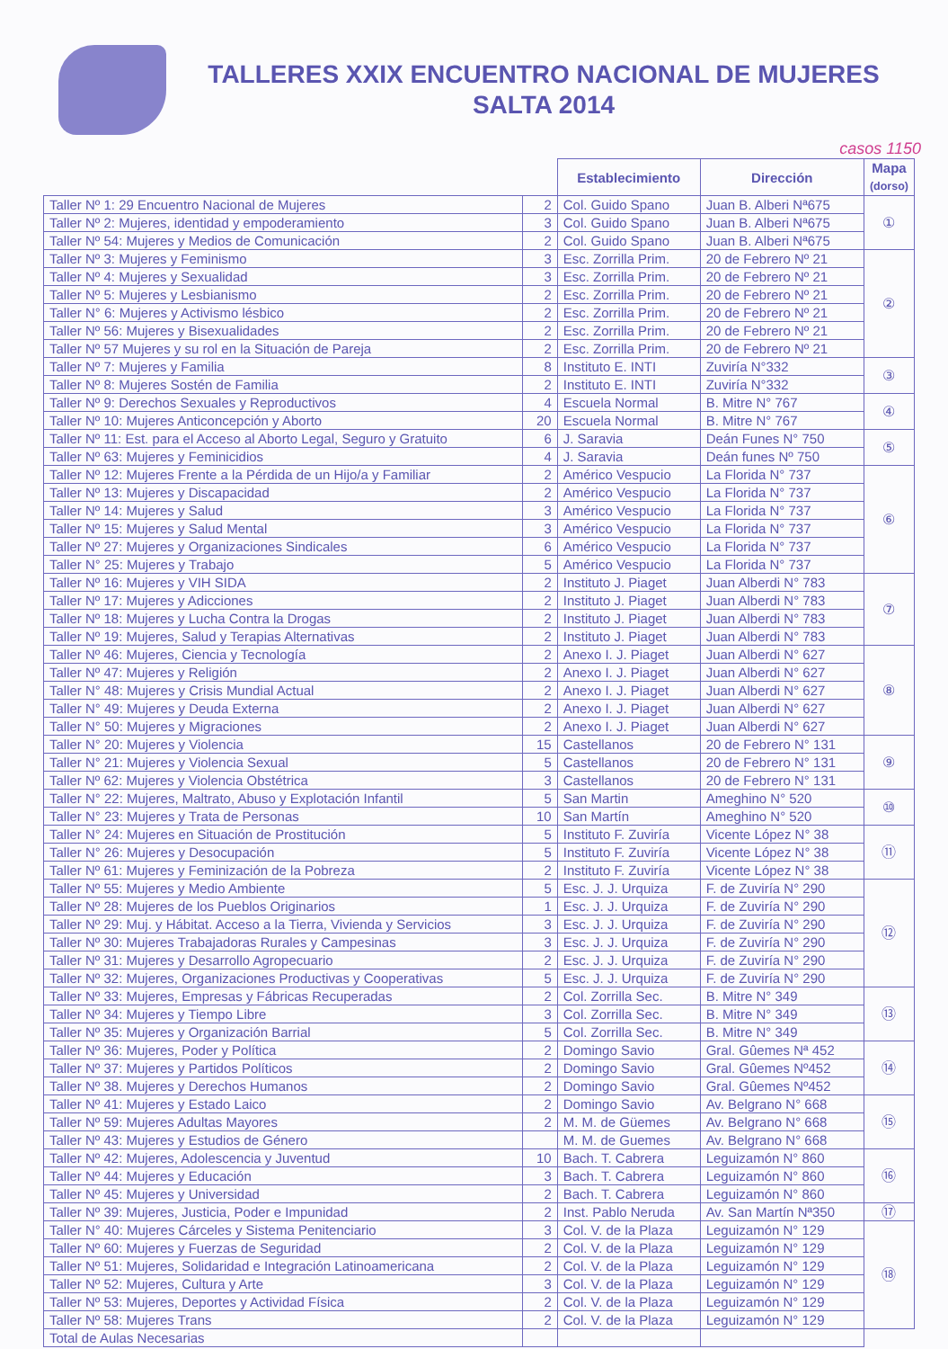TALLERES XXIX ENCUENTRO NACIONAL DE MUJERES
SALTA 2014
casos 1150
| | | Establecimiento | Dirección | Mapa (dorso) |
| --- | --- | --- | --- | --- |
| Taller Nº 1: 29 Encuentro Nacional de Mujeres | 2 | Col. Guido Spano | Juan B. Alberi Nª675 | ① |
| Taller Nº 2: Mujeres, identidad y empoderamiento | 3 | Col. Guido Spano | Juan B. Alberi Nª675 | |
| Taller Nº 54: Mujeres y Medios de Comunicación | 2 | Col. Guido Spano | Juan B. Alberi Nª675 | |
| Taller Nº 3: Mujeres y Feminismo | 3 | Esc. Zorrilla Prim. | 20 de Febrero Nº 21 | ② |
| Taller Nº 4: Mujeres y Sexualidad | 3 | Esc. Zorrilla Prim. | 20 de Febrero Nº 21 | |
| Taller Nº 5: Mujeres y Lesbianismo | 2 | Esc. Zorrilla Prim. | 20 de Febrero Nº 21 | |
| Taller N° 6: Mujeres y Activismo lésbico | 2 | Esc. Zorrilla Prim. | 20 de Febrero Nº 21 | |
| Taller Nº 56: Mujeres y Bisexualidades | 2 | Esc. Zorrilla Prim. | 20 de Febrero Nº 21 | |
| Taller Nº 57 Mujeres y su rol en la Situación de Pareja | 2 | Esc. Zorrilla Prim. | 20 de Febrero Nº 21 | |
| Taller Nº 7: Mujeres y Familia | 8 | Instituto E. INTI | Zuviría N°332 | ③ |
| Taller Nº 8: Mujeres Sostén de Familia | 2 | Instituto E. INTI | Zuviría N°332 | |
| Taller Nº 9: Derechos Sexuales y Reproductivos | 4 | Escuela Normal | B. Mitre N° 767 | ④ |
| Taller Nº 10: Mujeres Anticoncepción y Aborto | 20 | Escuela Normal | B. Mitre N° 767 | |
| Taller Nº 11: Est. para el Acceso al Aborto Legal, Seguro y Gratuito | 6 | J. Saravia | Deán Funes N° 750 | ⑤ |
| Taller Nº 63: Mujeres y Feminicidios | 4 | J. Saravia | Deán funes Nº 750 | |
| Taller Nº 12: Mujeres Frente a la Pérdida de un Hijo/a y Familiar | 2 | Américo Vespucio | La Florida N° 737 | ⑥ |
| Taller Nº 13: Mujeres y Discapacidad | 2 | Américo Vespucio | La Florida N° 737 | |
| Taller Nº 14: Mujeres y Salud | 3 | Américo Vespucio | La Florida N° 737 | |
| Taller Nº 15: Mujeres y Salud Mental | 3 | Américo Vespucio | La Florida N° 737 | |
| Taller Nº 27: Mujeres y Organizaciones Sindicales | 6 | Américo Vespucio | La Florida N° 737 | |
| Taller N° 25: Mujeres y Trabajo | 5 | Américo Vespucio | La Florida N° 737 | |
| Taller Nº 16: Mujeres y VIH SIDA | 2 | Instituto J. Piaget | Juan Alberdi N° 783 | ⑦ |
| Taller Nº 17: Mujeres y Adicciones | 2 | Instituto J. Piaget | Juan Alberdi N° 783 | |
| Taller Nº 18: Mujeres y Lucha Contra la Drogas | 2 | Instituto J. Piaget | Juan Alberdi N° 783 | |
| Taller Nº 19: Mujeres, Salud y Terapias Alternativas | 2 | Instituto J. Piaget | Juan Alberdi N° 783 | |
| Taller Nº 46: Mujeres, Ciencia y Tecnología | 2 | Anexo I. J. Piaget | Juan Alberdi N° 627 | ⑧ |
| Taller Nº 47: Mujeres y Religión | 2 | Anexo I. J. Piaget | Juan Alberdi N° 627 | |
| Taller N° 48: Mujeres y Crisis Mundial Actual | 2 | Anexo I. J. Piaget | Juan Alberdi N° 627 | |
| Taller N° 49: Mujeres y Deuda Externa | 2 | Anexo I. J. Piaget | Juan Alberdi N° 627 | |
| Taller N° 50: Mujeres y Migraciones | 2 | Anexo I. J. Piaget | Juan Alberdi N° 627 | |
| Taller N° 20: Mujeres y Violencia | 15 | Castellanos | 20 de Febrero N° 131 | ⑨ |
| Taller N° 21: Mujeres y Violencia Sexual | 5 | Castellanos | 20 de Febrero N° 131 | |
| Taller Nº 62: Mujeres y Violencia Obstétrica | 3 | Castellanos | 20 de Febrero N° 131 | |
| Taller N° 22: Mujeres, Maltrato, Abuso y Explotación Infantil | 5 | San Martin | Ameghino N° 520 | ⑩ |
| Taller N° 23: Mujeres y Trata de Personas | 10 | San Martín | Ameghino N° 520 | |
| Taller N° 24: Mujeres en Situación de Prostitución | 5 | Instituto F. Zuviría | Vicente López N° 38 | ⑪ |
| Taller N° 26: Mujeres y Desocupación | 5 | Instituto F. Zuviría | Vicente López N° 38 | |
| Taller Nº 61: Mujeres y Feminización de la Pobreza | 2 | Instituto F. Zuviría | Vicente López N° 38 | |
| Taller Nº 55: Mujeres y Medio Ambiente | 5 | Esc. J. J. Urquiza | F. de Zuviría N° 290 | ⑫ |
| Taller Nº 28: Mujeres de los Pueblos Originarios | 1 | Esc. J. J. Urquiza | F. de Zuviría N° 290 | |
| Taller Nº 29: Muj. y Hábitat. Acceso a la Tierra, Vivienda y Servicios | 3 | Esc. J. J. Urquiza | F. de Zuviría N° 290 | |
| Taller Nº 30: Mujeres Trabajadoras Rurales y Campesinas | 3 | Esc. J. J. Urquiza | F. de Zuviría N° 290 | |
| Taller Nº 31: Mujeres y Desarrollo Agropecuario | 2 | Esc. J. J. Urquiza | F. de Zuviría N° 290 | |
| Taller Nº 32: Mujeres, Organizaciones Productivas y Cooperativas | 5 | Esc. J. J. Urquiza | F. de Zuviría N° 290 | |
| Taller Nº 33: Mujeres, Empresas y Fábricas Recuperadas | 2 | Col. Zorrilla Sec. | B. Mitre N° 349 | ⑬ |
| Taller Nº 34: Mujeres y Tiempo Libre | 3 | Col. Zorrilla Sec. | B. Mitre N° 349 | |
| Taller Nº 35: Mujeres y Organización Barrial | 5 | Col. Zorrilla Sec. | B. Mitre N° 349 | |
| Taller Nº 36: Mujeres, Poder y Política | 2 | Domingo Savio | Gral. Gûemes Nª 452 | ⑭ |
| Taller Nº 37: Mujeres y Partidos Políticos | 2 | Domingo Savio | Gral. Gûemes Nº452 | |
| Taller Nº 38. Mujeres y Derechos Humanos | 2 | Domingo Savio | Gral. Gûemes Nº452 | |
| Taller Nº 41: Mujeres y Estado Laico | 2 | Domingo Savio | Av. Belgrano N° 668 | ⑮ |
| Taller Nº 59: Mujeres Adultas Mayores | 2 | M. M. de Güemes | Av. Belgrano N° 668 | |
| Taller Nº 43: Mujeres y Estudios de Género | | M. M. de Guemes | Av. Belgrano N° 668 | |
| Taller Nº 42: Mujeres, Adolescencia y Juventud | 10 | Bach. T. Cabrera | Leguizamón N° 860 | ⑯ |
| Taller Nº 44: Mujeres y Educación | 3 | Bach. T. Cabrera | Leguizamón N° 860 | |
| Taller Nº 45: Mujeres y Universidad | 2 | Bach. T. Cabrera | Leguizamón N° 860 | |
| Taller Nº 39: Mujeres, Justicia, Poder e Impunidad | 2 | Inst. Pablo Neruda | Av. San Martín Nª350 | ⑰ |
| Taller N° 40: Mujeres Cárceles y Sistema Penitenciario | 3 | Col. V. de la Plaza | Leguizamón N° 129 | ⑱ |
| Taller Nº 60: Mujeres y Fuerzas de Seguridad | 2 | Col. V. de la Plaza | Leguizamón N° 129 | |
| Taller Nº 51: Mujeres, Solidaridad e Integración Latinoamericana | 2 | Col. V. de la Plaza | Leguizamón N° 129 | |
| Taller Nº 52: Mujeres, Cultura y Arte | 3 | Col. V. de la Plaza | Leguizamón N° 129 | |
| Taller Nº 53: Mujeres, Deportes y Actividad Física | 2 | Col. V. de la Plaza | Leguizamón N° 129 | |
| Taller Nº 58: Mujeres Trans | 2 | Col. V. de la Plaza | Leguizamón N° 129 | |
| Total de Aulas Necesarias | | | | |